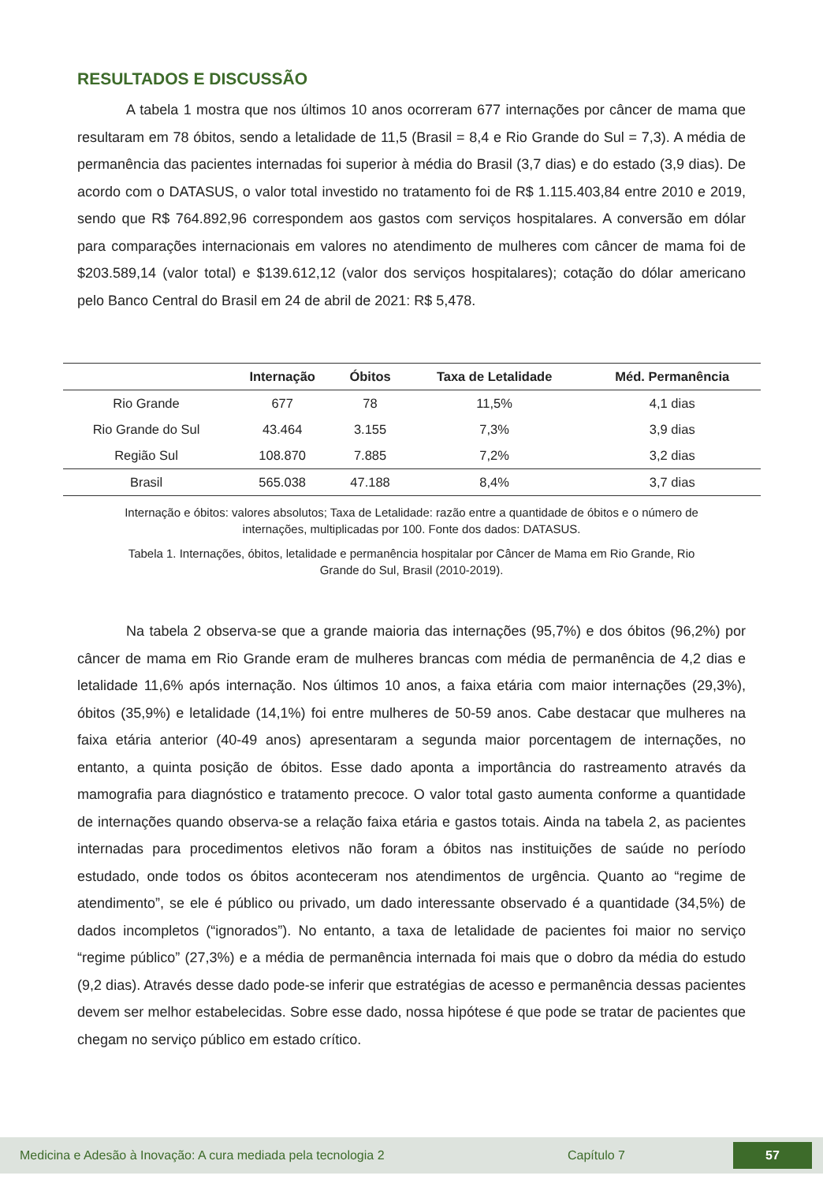RESULTADOS E DISCUSSÃO
A tabela 1 mostra que nos últimos 10 anos ocorreram 677 internações por câncer de mama que resultaram em 78 óbitos, sendo a letalidade de 11,5 (Brasil = 8,4 e Rio Grande do Sul = 7,3). A média de permanência das pacientes internadas foi superior à média do Brasil (3,7 dias) e do estado (3,9 dias). De acordo com o DATASUS, o valor total investido no tratamento foi de R$ 1.115.403,84 entre 2010 e 2019, sendo que R$ 764.892,96 correspondem aos gastos com serviços hospitalares. A conversão em dólar para comparações internacionais em valores no atendimento de mulheres com câncer de mama foi de $203.589,14 (valor total) e $139.612,12 (valor dos serviços hospitalares); cotação do dólar americano pelo Banco Central do Brasil em 24 de abril de 2021: R$ 5,478.
| | Internação | Óbitos | Taxa de Letalidade | Méd. Permanência |
| --- | --- | --- | --- | --- |
| Rio Grande | 677 | 78 | 11,5% | 4,1 dias |
| Rio Grande do Sul | 43.464 | 3.155 | 7,3% | 3,9 dias |
| Região Sul | 108.870 | 7.885 | 7,2% | 3,2 dias |
| Brasil | 565.038 | 47.188 | 8,4% | 3,7 dias |
Internação e óbitos: valores absolutos; Taxa de Letalidade: razão entre a quantidade de óbitos e o número de internações, multiplicadas por 100. Fonte dos dados: DATASUS.
Tabela 1. Internações, óbitos, letalidade e permanência hospitalar por Câncer de Mama em Rio Grande, Rio Grande do Sul, Brasil (2010-2019).
Na tabela 2 observa-se que a grande maioria das internações (95,7%) e dos óbitos (96,2%) por câncer de mama em Rio Grande eram de mulheres brancas com média de permanência de 4,2 dias e letalidade 11,6% após internação. Nos últimos 10 anos, a faixa etária com maior internações (29,3%), óbitos (35,9%) e letalidade (14,1%) foi entre mulheres de 50-59 anos. Cabe destacar que mulheres na faixa etária anterior (40-49 anos) apresentaram a segunda maior porcentagem de internações, no entanto, a quinta posição de óbitos. Esse dado aponta a importância do rastreamento através da mamografia para diagnóstico e tratamento precoce. O valor total gasto aumenta conforme a quantidade de internações quando observa-se a relação faixa etária e gastos totais. Ainda na tabela 2, as pacientes internadas para procedimentos eletivos não foram a óbitos nas instituições de saúde no período estudado, onde todos os óbitos aconteceram nos atendimentos de urgência. Quanto ao “regime de atendimento”, se ele é público ou privado, um dado interessante observado é a quantidade (34,5%) de dados incompletos (“ignorados”). No entanto, a taxa de letalidade de pacientes foi maior no serviço “regime público” (27,3%) e a média de permanência internada foi mais que o dobro da média do estudo (9,2 dias). Através desse dado pode-se inferir que estratégias de acesso e permanência dessas pacientes devem ser melhor estabelecidas. Sobre esse dado, nossa hipótese é que pode se tratar de pacientes que chegam no serviço público em estado crítico.
Medicina e Adesão à Inovação: A cura mediada pela tecnologia 2 Capítulo 7 57